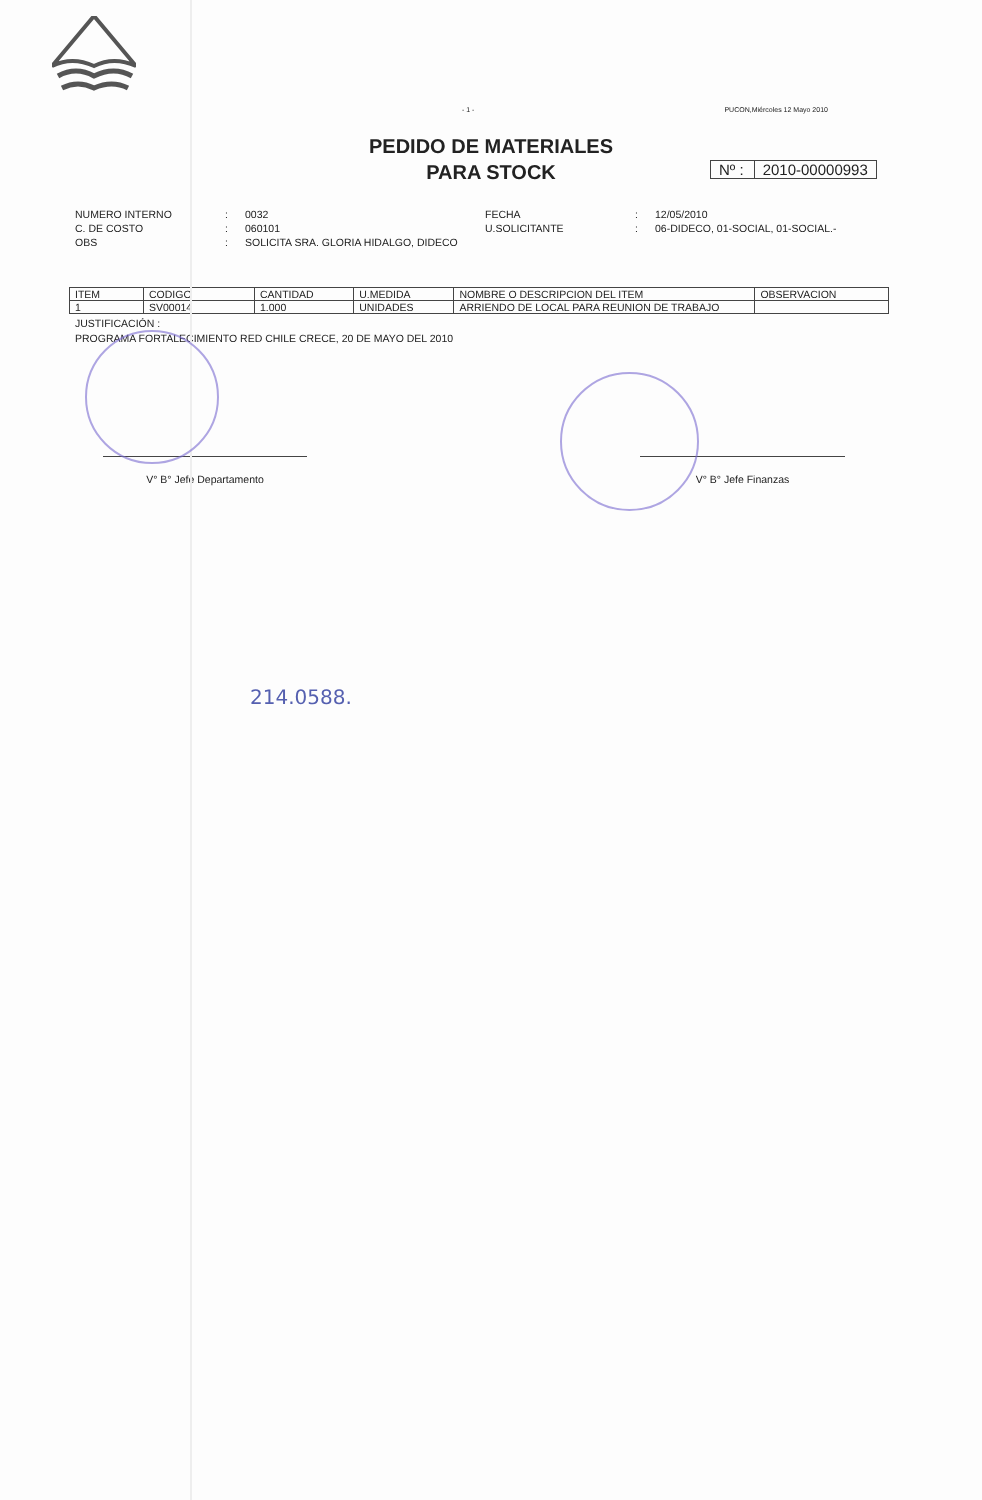- 1 - PUCON,Miércoles 12 Mayo 2010
PEDIDO DE MATERIALES
PARA STOCK
Nº : 2010-00000993
NUMERO INTERNO: 0032 FECHA: 12/05/2010 C. DE COSTO: 060101 U.SOLICITANTE: 06-DIDECO, 01-SOCIAL, 01-SOCIAL.- OBS: SOLICITA SRA. GLORIA HIDALGO, DIDECO
| ITEM | CODIGO | CANTIDAD | U.MEDIDA | NOMBRE O DESCRIPCION DEL ITEM | OBSERVACION |
| --- | --- | --- | --- | --- | --- |
| 1 | SV00014 | 1.000 | UNIDADES | ARRIENDO DE LOCAL PARA REUNION DE TRABAJO | |
JUSTIFICACIÓN :
PROGRAMA FORTALECIMIENTO RED CHILE CRECE, 20 DE MAYO DEL 2010
V° B° Jefe Departamento V° B° Jefe Finanzas
214.0588.